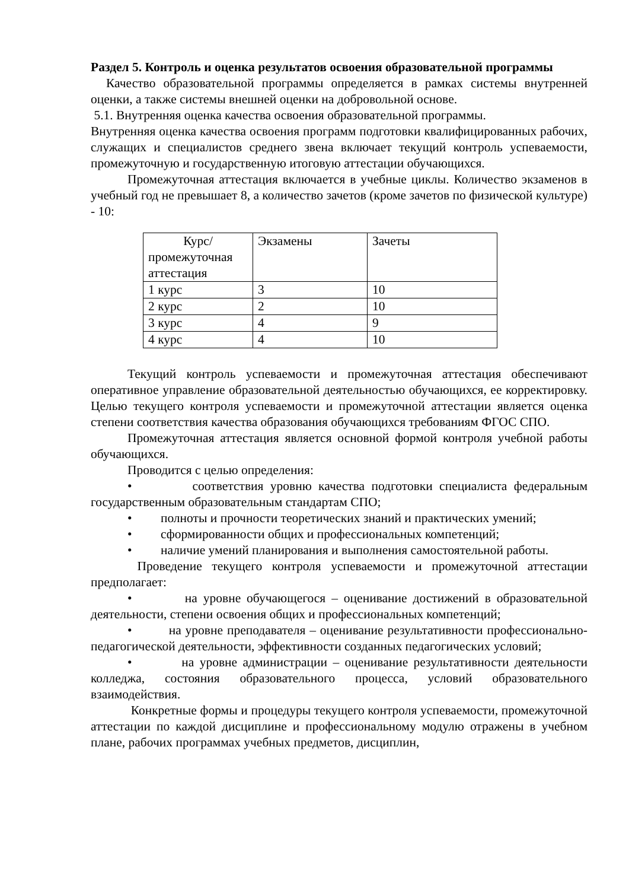Раздел 5. Контроль и оценка результатов освоения образовательной программы
Качество образовательной программы определяется в рамках системы внутренней оценки, а также системы внешней оценки на добровольной основе.
5.1. Внутренняя оценка качества освоения образовательной программы.
Внутренняя оценка качества освоения программ подготовки квалифицированных рабочих, служащих и специалистов среднего звена включает текущий контроль успеваемости, промежуточную и государственную итоговую аттестации обучающихся.
Промежуточная аттестация включается в учебные циклы. Количество экзаменов в учебный год не превышает 8, а количество зачетов (кроме зачетов по физической культуре) - 10:
| Курс/ промежуточная аттестация | Экзамены | Зачеты |
| 1 курс | 3 | 10 |
| 2 курс | 2 | 10 |
| 3 курс | 4 | 9 |
| 4 курс | 4 | 10 |
Текущий контроль успеваемости и промежуточная аттестация обеспечивают оперативное управление образовательной деятельностью обучающихся, ее корректировку. Целью текущего контроля успеваемости и промежуточной аттестации является оценка степени соответствия качества образования обучающихся требованиям ФГОС СПО.
Промежуточная аттестация является основной формой контроля учебной работы обучающихся.
Проводится с целью определения:
• соответствия уровню качества подготовки специалиста федеральным государственным образовательным стандартам СПО;
• полноты и прочности теоретических знаний и практических умений;
• сформированности общих и профессиональных компетенций;
• наличие умений планирования и выполнения самостоятельной работы.
Проведение текущего контроля успеваемости и промежуточной аттестации предполагает:
• на уровне обучающегося – оценивание достижений в образовательной деятельности, степени освоения общих и профессиональных компетенций;
• на уровне преподавателя – оценивание результативности профессионально-педагогической деятельности, эффективности созданных педагогических условий;
• на уровне администрации – оценивание результативности деятельности колледжа, состояния образовательного процесса, условий образовательного взаимодействия.
Конкретные формы и процедуры текущего контроля успеваемости, промежуточной аттестации по каждой дисциплине и профессиональному модулю отражены в учебном плане, рабочих программах учебных предметов, дисциплин,